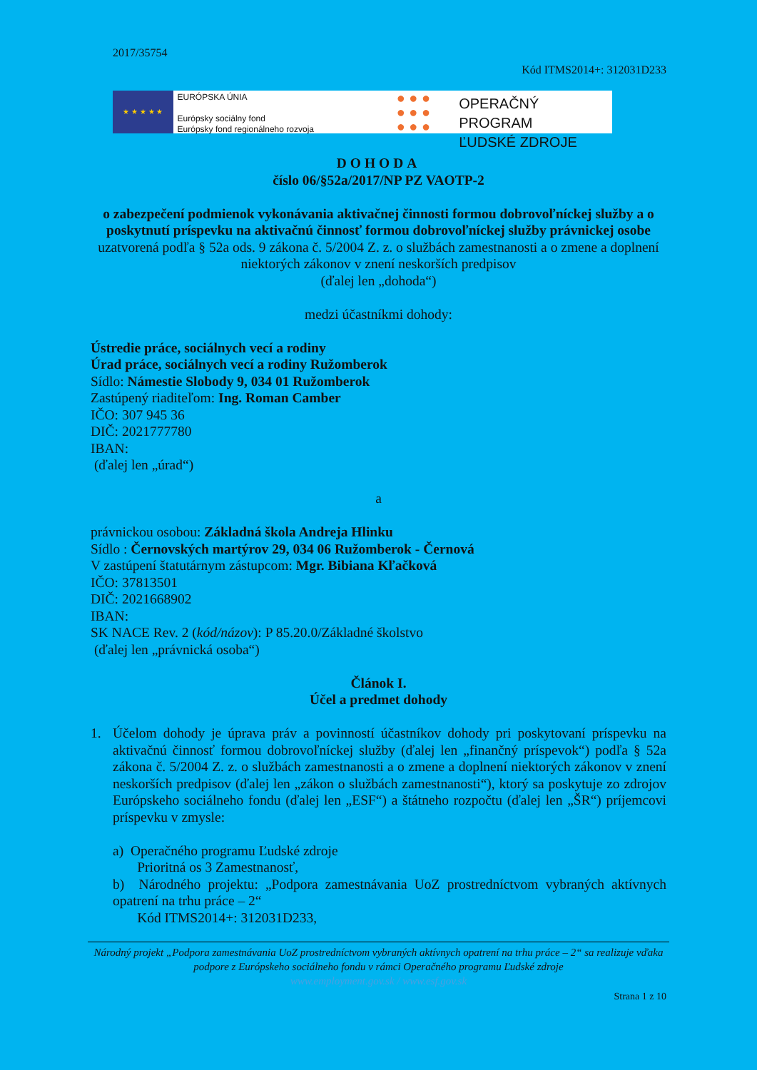2017/35754
Kód ITMS2014+: 312031D233
★ ★ ★ ★ ★
EURÓPSKA ÚNIA
Európsky sociálny fond
Európsky fond regionálneho rozvoja
● ● ●
● ● ●
● ● ●
OPERAČNÝ PROGRAM
ĽUDSKÉ ZDROJE
DOHODA
číslo 06/§52a/2017/NP PZ VAOTP-2
o zabezpečení podmienok vykonávania aktivačnej činnosti formou dobrovoľníckej služby a o poskytnutí príspevku na aktivačnú činnosť formou dobrovoľníckej služby právnickej osobe
uzatvorená podľa § 52a ods. 9 zákona č. 5/2004 Z. z. o službách zamestnanosti a o zmene a doplnení niektorých zákonov v znení neskorších predpisov
(ďalej len „dohoda“)
medzi účastníkmi dohody:
Ústredie práce, sociálnych vecí a rodiny
Úrad práce, sociálnych vecí a rodiny Ružomberok
Sídlo: Námestie Slobody 9, 034 01 Ružomberok
Zastúpený riaditeľom: Ing. Roman Camber
IČO: 307 945 36
DIČ: 2021777780
IBAN:
(ďalej len „úrad“)
a
právnickou osobou: Základná škola Andreja Hlinku
Sídlo : Černovských martýrov 29, 034 06 Ružomberok - Černová
V zastúpení štatutárnym zástupcom: Mgr. Bibiana Kľačková
IČO: 37813501
DIČ: 2021668902
IBAN:
SK NACE Rev. 2 (kód/názov): P 85.20.0/Základné školstvo
(ďalej len „právnická osoba“)
Článok I.
Účel a predmet dohody
1. Účelom dohody je úprava práv a povinností účastníkov dohody pri poskytovaní príspevku na aktivačnú činnosť formou dobrovoľníckej služby (ďalej len „finančný príspevok“) podľa § 52a zákona č. 5/2004 Z. z. o službách zamestnanosti a o zmene a doplnení niektorých zákonov v znení neskorších predpisov (ďalej len „zákon o službách zamestnanosti“), ktorý sa poskytuje zo zdrojov Európskeho sociálneho fondu (ďalej len „ESF“) a štátneho rozpočtu (ďalej len „ŠR“) príjemcovi príspevku v zmysle:
a) Operačného programu Ľudské zdroje
Prioritná os 3 Zamestnanosť,
b) Národného projektu: „Podpora zamestnávania UoZ prostredníctvom vybraných aktívnych opatrení na trhu práce – 2“
Kód ITMS2014+: 312031D233,
Národný projekt „Podpora zamestnávania UoZ prostredníctvom vybraných aktívnych opatrení na trhu práce – 2“ sa realizuje vďaka podpore z Európskeho sociálneho fondu v rámci Operačného programu Ľudské zdroje
www.employment.gov.sk / www.esf.gov.sk
Strana 1 z 10